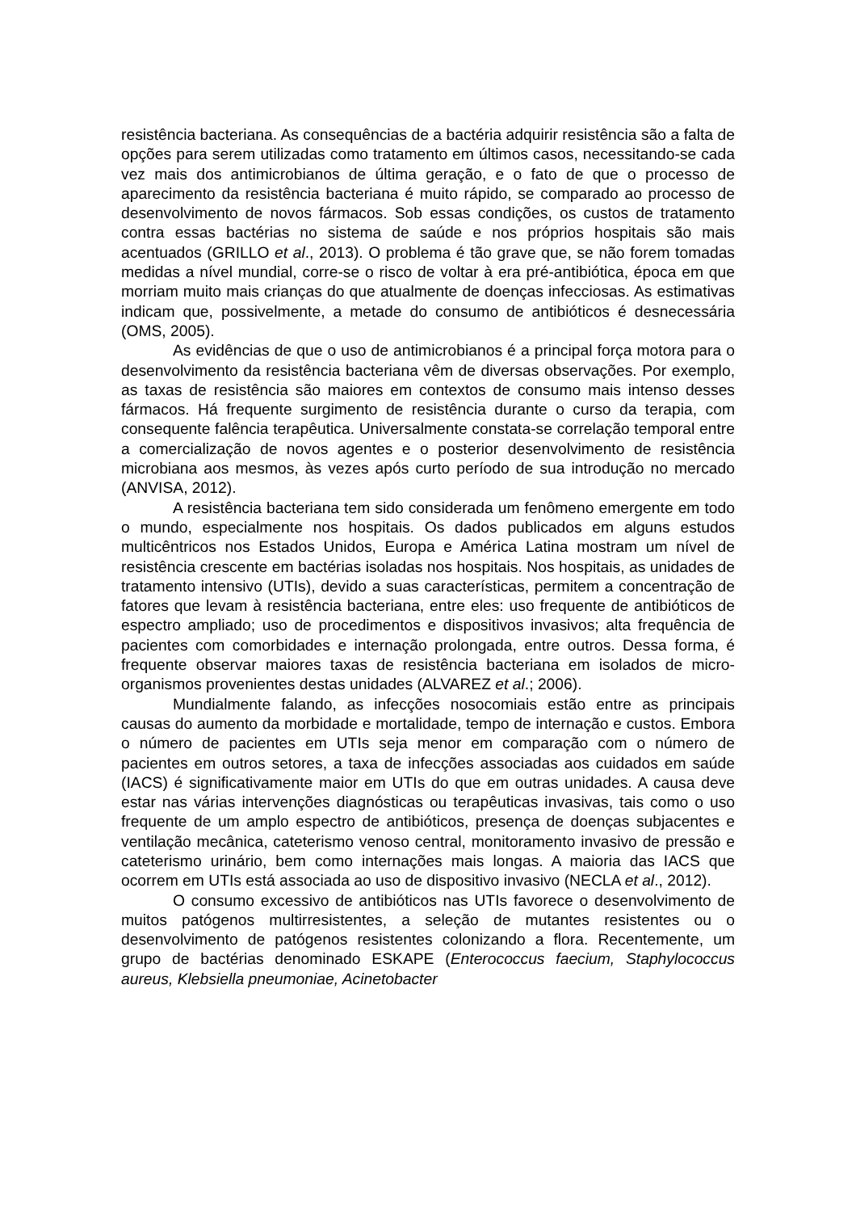resistência bacteriana. As consequências de a bactéria adquirir resistência são a falta de opções para serem utilizadas como tratamento em últimos casos, necessitando-se cada vez mais dos antimicrobianos de última geração, e o fato de que o processo de aparecimento da resistência bacteriana é muito rápido, se comparado ao processo de desenvolvimento de novos fármacos. Sob essas condições, os custos de tratamento contra essas bactérias no sistema de saúde e nos próprios hospitais são mais acentuados (GRILLO et al., 2013). O problema é tão grave que, se não forem tomadas medidas a nível mundial, corre-se o risco de voltar à era pré-antibiótica, época em que morriam muito mais crianças do que atualmente de doenças infecciosas. As estimativas indicam que, possivelmente, a metade do consumo de antibióticos é desnecessária (OMS, 2005).
As evidências de que o uso de antimicrobianos é a principal força motora para o desenvolvimento da resistência bacteriana vêm de diversas observações. Por exemplo, as taxas de resistência são maiores em contextos de consumo mais intenso desses fármacos. Há frequente surgimento de resistência durante o curso da terapia, com consequente falência terapêutica. Universalmente constata-se correlação temporal entre a comercialização de novos agentes e o posterior desenvolvimento de resistência microbiana aos mesmos, às vezes após curto período de sua introdução no mercado (ANVISA, 2012).
A resistência bacteriana tem sido considerada um fenômeno emergente em todo o mundo, especialmente nos hospitais. Os dados publicados em alguns estudos multicêntricos nos Estados Unidos, Europa e América Latina mostram um nível de resistência crescente em bactérias isoladas nos hospitais. Nos hospitais, as unidades de tratamento intensivo (UTIs), devido a suas características, permitem a concentração de fatores que levam à resistência bacteriana, entre eles: uso frequente de antibióticos de espectro ampliado; uso de procedimentos e dispositivos invasivos; alta frequência de pacientes com comorbidades e internação prolongada, entre outros. Dessa forma, é frequente observar maiores taxas de resistência bacteriana em isolados de micro-organismos provenientes destas unidades (ALVAREZ et al.; 2006).
Mundialmente falando, as infecções nosocomiais estão entre as principais causas do aumento da morbidade e mortalidade, tempo de internação e custos. Embora o número de pacientes em UTIs seja menor em comparação com o número de pacientes em outros setores, a taxa de infecções associadas aos cuidados em saúde (IACS) é significativamente maior em UTIs do que em outras unidades. A causa deve estar nas várias intervenções diagnósticas ou terapêuticas invasivas, tais como o uso frequente de um amplo espectro de antibióticos, presença de doenças subjacentes e ventilação mecânica, cateterismo venoso central, monitoramento invasivo de pressão e cateterismo urinário, bem como internações mais longas. A maioria das IACS que ocorrem em UTIs está associada ao uso de dispositivo invasivo (NECLA et al., 2012).
O consumo excessivo de antibióticos nas UTIs favorece o desenvolvimento de muitos patógenos multirresistentes, a seleção de mutantes resistentes ou o desenvolvimento de patógenos resistentes colonizando a flora. Recentemente, um grupo de bactérias denominado ESKAPE (Enterococcus faecium, Staphylococcus aureus, Klebsiella pneumoniae, Acinetobacter